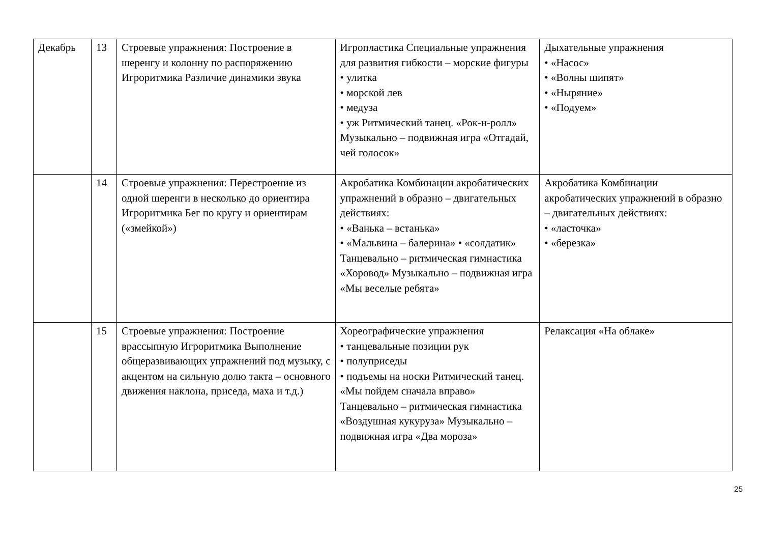| Декабрь | 13 | Строевые упражнения: Построение в шеренгу и колонну по распоряжению Игроритмика Различие динамики звука | Игропластика Специальные упражнения для развития гибкости – морские фигуры • улитка • морской лев • медуза • уж Ритмический танец. «Рок-н-ролл» Музыкально – подвижная игра «Отгадай, чей голосок» | Дыхательные упражнения • «Насос» • «Волны шипят» • «Ныряние» • «Подуем» |
| | 14 | Строевые упражнения: Перестроение из одной шеренги в несколько до ориентира Игроритмика Бег по кругу и ориентирам («змейкой») | Акробатика Комбинации акробатических упражнений в образно – двигательных действиях: • «Ванька – встанька» • «Мальвина – балерина» • «солдатик» Танцевально – ритмическая гимнастика «Хоровод» Музыкально – подвижная игра «Мы веселые ребята» | Акробатика Комбинации акробатических упражнений в образно – двигательных действиях: • «ласточка» • «березка» |
| | 15 | Строевые упражнения: Построение врассыпную Игроритмика Выполнение общеразвивающих упражнений под музыку, с акцентом на сильную долю такта – основного движения наклона, приседа, маха и т.д.) | Хореографические упражнения • танцевальные позиции рук • полуприседы • подъемы на носки Ритмический танец. «Мы пойдем сначала вправо» Танцевально – ритмическая гимнастика «Воздушная кукуруза» Музыкально – подвижная игра «Два мороза» | Релаксация «На облаке» |
25